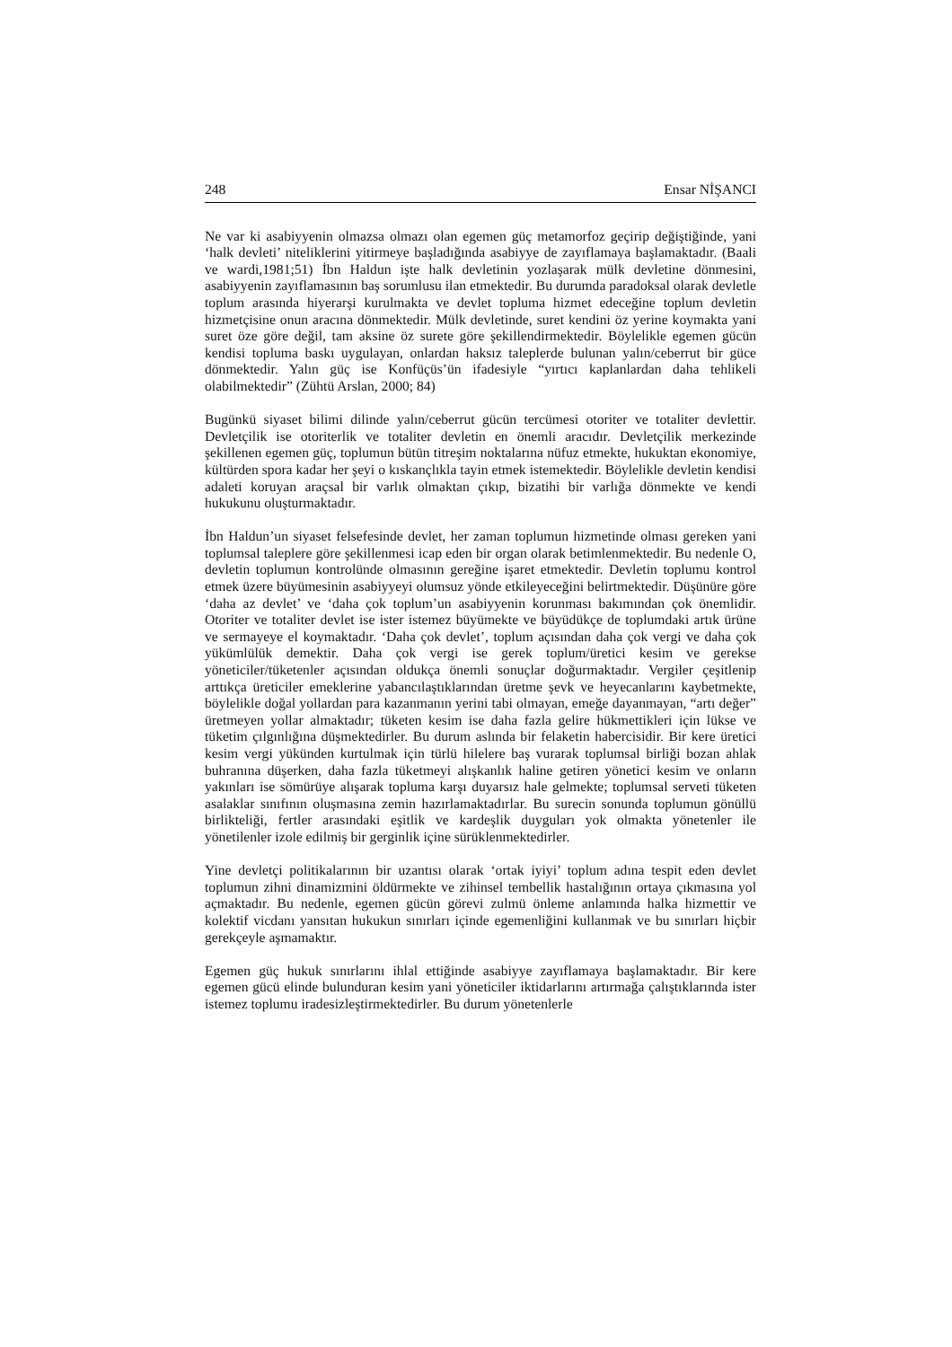248 Ensar NİŞANCI
Ne var ki asabiyyenin olmazsa olmazı olan egemen güç metamorfoz geçirip değiştiğinde, yani ‘halk devleti’ niteliklerini yitirmeye başladığında asabiyye de zayıflamaya başlamaktadır. (Baali ve wardi,1981;51) İbn Haldun işte halk devletinin yozlaşarak mülk devletine dönmesini, asabiyyenin zayıflamasının baş sorumlusu ilan etmektedir. Bu durumda paradoksal olarak devletle toplum arasında hiyerarşi kurulmakta ve devlet topluma hizmet edeceğine toplum devletin hizmetçisine onun aracına dönmektedir. Mülk devletinde, suret kendini öz yerine koymakta yani suret öze göre değil, tam aksine öz surete göre şekillendirmektedir. Böylelikle egemen gücün kendisi topluma baskı uygulayan, onlardan haksız taleplerde bulunan yalın/ceberrut bir güce dönmektedir. Yalın güç ise Konfüçüs’ün ifadesiyle “yırtıcı kaplanlardan daha tehlikeli olabilmektedir” (Zühtü Arslan, 2000; 84)
Bugünkü siyaset bilimi dilinde yalın/ceberrut gücün tercümesi otoriter ve totaliter devlettir. Devletçilik ise otoriterlik ve totaliter devletin en önemli aracıdır. Devletçilik merkezinde şekillenen egemen güç, toplumun bütün titreşim noktalarına nüfuz etmekte, hukuktan ekonomiye, kültürden spora kadar her şeyi o kıskançlıkla tayin etmek istemektedir. Böylelikle devletin kendisi adaleti koruyan araçsal bir varlık olmaktan çıkıp, bizatihi bir varlığa dönmekte ve kendi hukukunu oluşturmaktadır.
İbn Haldun’un siyaset felsefesinde devlet, her zaman toplumun hizmetinde olması gereken yani toplumsal taleplere göre şekillenmesi icap eden bir organ olarak betimlenmektedir. Bu nedenle O, devletin toplumun kontrolünde olmasının gereğine işaret etmektedir. Devletin toplumu kontrol etmek üzere büyümesinin asabiyyeyi olumsuz yönde etkileyeceğini belirtmektedir. Düşünüre göre ‘daha az devlet’ ve ‘daha çok toplum’un asabiyyenin korunması bakımından çok önemlidir. Otoriter ve totaliter devlet ise ister istemez büyümekte ve büyüdükçe de toplumdaki artık ürüne ve sermayeye el koymaktadır. ‘Daha çok devlet’, toplum açısından daha çok vergi ve daha çok yükümlülük demektir. Daha çok vergi ise gerek toplum/üretici kesim ve gerekse yöneticiler/tüketenler açısından oldukça önemli sonuçlar doğurmaktadır. Vergiler çeşitlenip arttıkça üreticiler emeklerine yabancılaştıklarından üretme şevk ve heyecanlarını kaybetmekte, böylelikle doğal yollardan para kazanmanın yerini tabi olmayan, emeğe dayanmayan, “artı değer” üretmeyen yollar almaktadır; tüketen kesim ise daha fazla gelire hükmettikleri için lükse ve tüketim çılgınlığına düşmektedirler. Bu durum aslında bir felaketin habercisidir. Bir kere üretici kesim vergi yükünden kurtulmak için türlü hilelere baş vurarak toplumsal birliği bozan ahlak buhranına düşerken, daha fazla tüketmeyi alışkanlık haline getiren yönetici kesim ve onların yakınları ise sömürüye alışarak topluma karşı duyarsız hale gelmekte; toplumsal serveti tüketen asalaklar sınıfının oluşmasına zemin hazırlamaktadırlar. Bu surecin sonunda toplumun gönüllü birlikteliği, fertler arasındaki eşitlik ve kardeşlik duyguları yok olmakta yönetenler ile yönetilenler izole edilmiş bir gerginlik içine sürüklenmektedirler.
Yine devletçi politikalarının bir uzantısı olarak ‘ortak iyiyi’ toplum adına tespit eden devlet toplumun zihni dinamizmini öldürmekte ve zihinsel tembellik hastalığının ortaya çıkmasına yol açmaktadır. Bu nedenle, egemen gücün görevi zulmü önleme anlamında halka hizmettir ve kolektif vicdanı yansıtan hukukun sınırları içinde egemenliğini kullanmak ve bu sınırları hiçbir gerekçeyle aşmamaktır.
Egemen güç hukuk sınırlarını ihlal ettiğinde asabiyye zayıflamaya başlamaktadır. Bir kere egemen gücü elinde bulunduran kesim yani yöneticiler iktidarlarını artırmağa çalıştıklarında ister istemez toplumu iradesizleştirmektedirler. Bu durum yönetenlerle